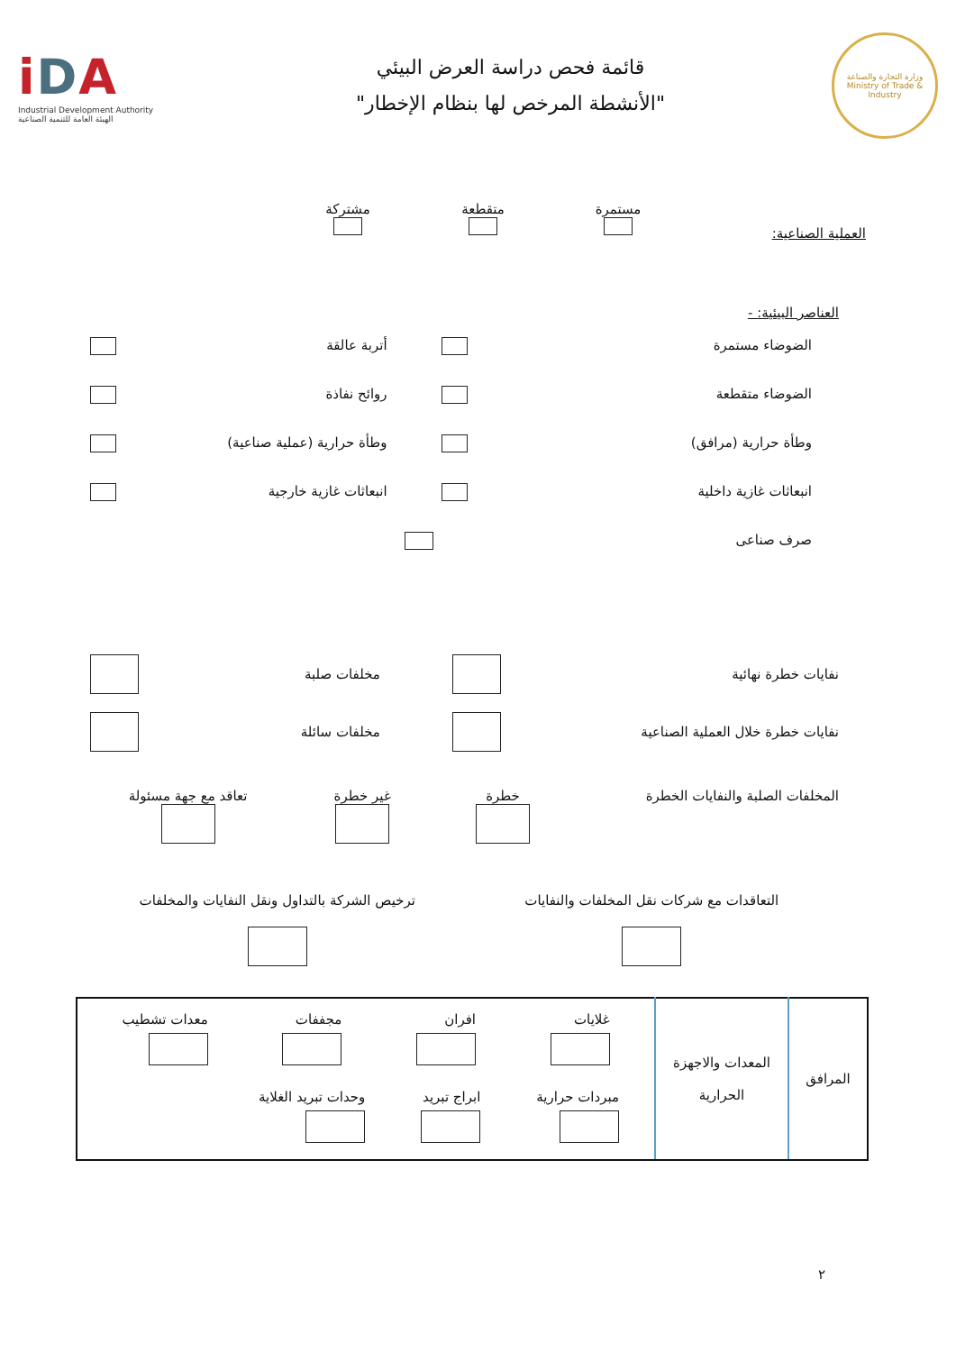iDA
Industrial Development Authority
الهيئة العامة للتنمية الصناعية
قائمة فحص دراسة العرض البيئي
"الأنشطة المرخص لها بنظام الإخطار"
وزارة التجارة والصناعة
Ministry of Trade & Industry
العملية الصناعية:
مستمرة
متقطعة
مشتركة
العناصر البيئية: -
الضوضاء مستمرة أتربة عالقة
الضوضاء متقطعة روائح نفاذة
وطأة حرارية (مرافق) وطأة حرارية (عملية صناعية)
انبعاثات غازية داخلية انبعاثات غازية خارجية
صرف صناعى
نفايات خطرة نهائية مخلفات صلبة
نفايات خطرة خلال العملية الصناعية مخلفات سائلة
المخلفات الصلبة والنفايات الخطرة خطرة
غير خطرة
تعاقد مع جهة مسئولة
التعاقدات مع شركات نقل المخلفات والنفايات
ترخيص الشركة بالتداول ونقل النفايات والمخلفات
| المرافق | المعدات والاجهزة الحرارية | غلايات افران مجففات معدات تشطيب مبردات حرارية ابراج تبريد وحدات تبريد الغلاية |
٢